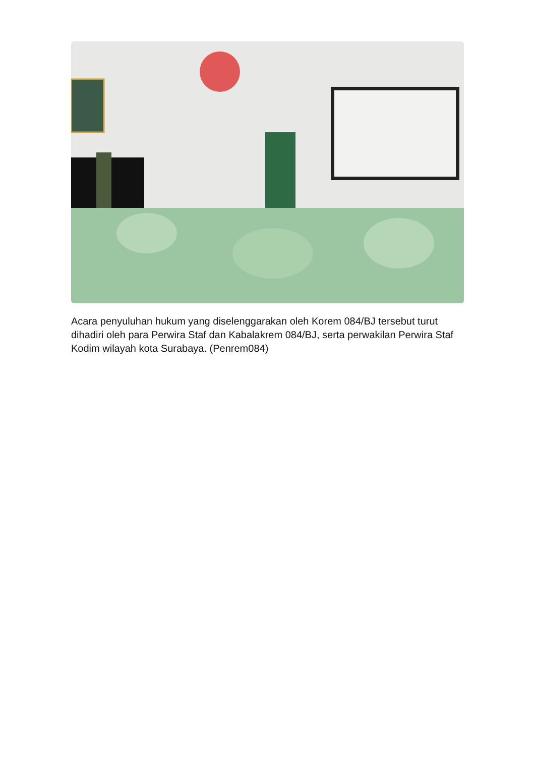Acara penyuluhan hukum yang diselenggarakan oleh Korem 084/BJ tersebut turut dihadiri oleh para Perwira Staf dan Kabalakrem 084/BJ, serta perwakilan Perwira Staf Kodim wilayah kota Surabaya. (Penrem084)